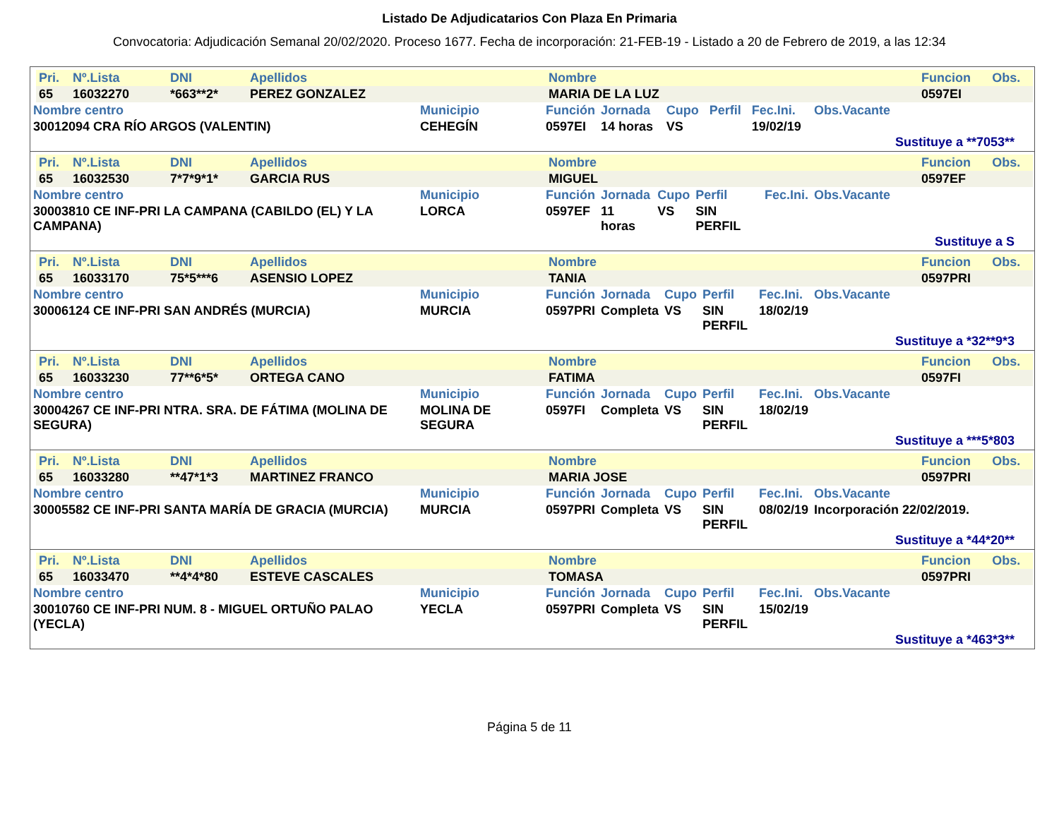Listado De Adjudicatarios Con Plaza En Primaria
Convocatoria: Adjudicación Semanal 20/02/2020. Proceso 1677. Fecha de incorporación: 21-FEB-19 - Listado a 20 de Febrero de 2019, a las 12:34
| Pri. | Nº.Lista | DNI | Apellidos | Nombre | Funcion | Obs. |
| --- | --- | --- | --- | --- | --- | --- |
| 65 | 16032270 | *663**2* | PEREZ GONZALEZ | MARIA DE LA LUZ | 0597EI | |
| Nombre centro | Municipio | Función | Jornada | Cupo | Perfil | Fec.Ini. | Obs.Vacante |
| --- | --- | --- | --- | --- | --- | --- | --- |
| 30012094 CRA RÍO ARGOS (VALENTIN) | CEHEGÍN | 0597EI | 14 horas | VS | | 19/02/19 | |
Sustituye a **7053**
| Pri. | Nº.Lista | DNI | Apellidos | Nombre | Funcion | Obs. |
| --- | --- | --- | --- | --- | --- | --- |
| 65 | 16032530 | 7*7*9*1* | GARCIA RUS | MIGUEL | 0597EF | |
| Nombre centro | Municipio | Función | Jornada | Cupo | Perfil | Fec.Ini. | Obs.Vacante |
| --- | --- | --- | --- | --- | --- | --- | --- |
| 30003810 CE INF-PRI LA CAMPANA (CABILDO (EL) Y LA CAMPANA) | LORCA | 0597EF | 11 horas | VS | SIN PERFIL | | |
Sustituye a S
| Pri. | Nº.Lista | DNI | Apellidos | Nombre | Funcion | Obs. |
| --- | --- | --- | --- | --- | --- | --- |
| 65 | 16033170 | 75*5***6 | ASENSIO LOPEZ | TANIA | 0597PRI | |
| Nombre centro | Municipio | Función | Jornada | Cupo | Perfil | Fec.Ini. | Obs.Vacante |
| --- | --- | --- | --- | --- | --- | --- | --- |
| 30006124 CE INF-PRI SAN ANDRÉS (MURCIA) | MURCIA | 0597PRI | Completa | VS | SIN PERFIL | 18/02/19 | |
Sustituye a *32**9*3
| Pri. | Nº.Lista | DNI | Apellidos | Nombre | Funcion | Obs. |
| --- | --- | --- | --- | --- | --- | --- |
| 65 | 16033230 | 77**6*5* | ORTEGA CANO | FATIMA | 0597FI | |
| Nombre centro | Municipio | Función | Jornada | Cupo | Perfil | Fec.Ini. | Obs.Vacante |
| --- | --- | --- | --- | --- | --- | --- | --- |
| 30004267 CE INF-PRI NTRA. SRA. DE FÁTIMA (MOLINA DE SEGURA) | MOLINA DE SEGURA | 0597FI | Completa | VS | SIN PERFIL | 18/02/19 | |
Sustituye a ***5*803
| Pri. | Nº.Lista | DNI | Apellidos | Nombre | Funcion | Obs. |
| --- | --- | --- | --- | --- | --- | --- |
| 65 | 16033280 | **47*1*3 | MARTINEZ FRANCO | MARIA JOSE | 0597PRI | |
| Nombre centro | Municipio | Función | Jornada | Cupo | Perfil | Fec.Ini. | Obs.Vacante |
| --- | --- | --- | --- | --- | --- | --- | --- |
| 30005582 CE INF-PRI SANTA MARÍA DE GRACIA (MURCIA) | MURCIA | 0597PRI | Completa | VS | SIN PERFIL | 08/02/19 | Incorporación 22/02/2019. |
Sustituye a *44*20**
| Pri. | Nº.Lista | DNI | Apellidos | Nombre | Funcion | Obs. |
| --- | --- | --- | --- | --- | --- | --- |
| 65 | 16033470 | **4*4*80 | ESTEVE CASCALES | TOMASA | 0597PRI | |
| Nombre centro | Municipio | Función | Jornada | Cupo | Perfil | Fec.Ini. | Obs.Vacante |
| --- | --- | --- | --- | --- | --- | --- | --- |
| 30010760 CE INF-PRI NUM. 8 - MIGUEL ORTUÑO PALAO (YECLA) | YECLA | 0597PRI | Completa | VS | SIN PERFIL | 15/02/19 | |
Sustituye a *463*3**
Página 5 de 11